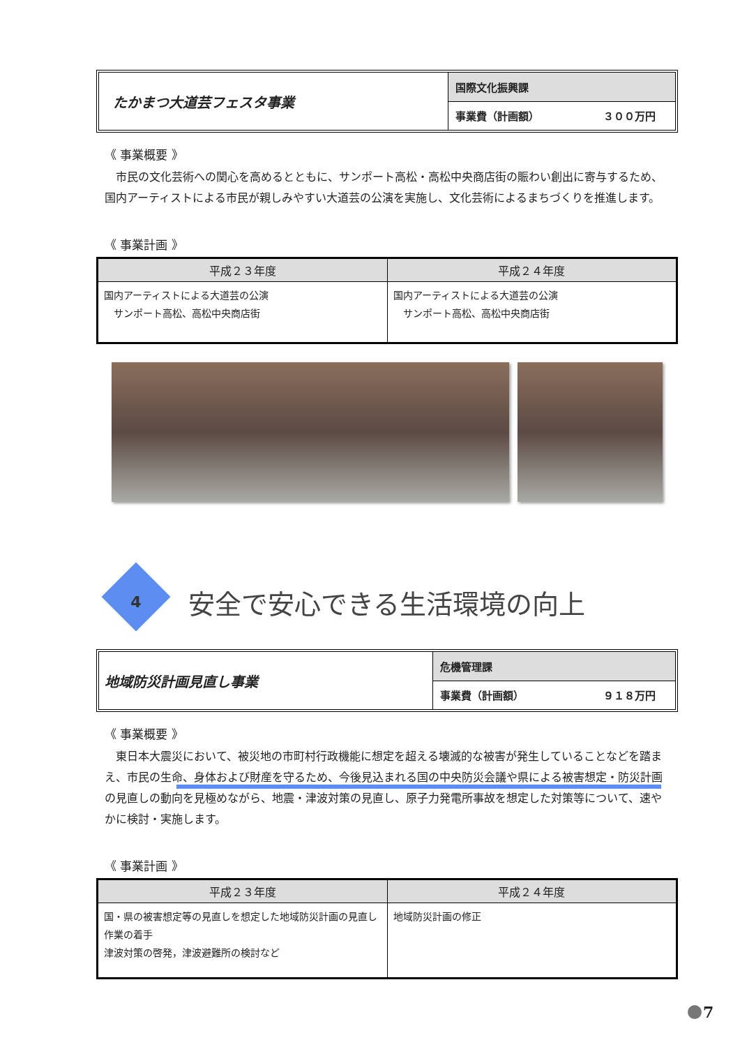たかまつ大道芸フェスタ事業
国際文化振興課
事業費（計画額） ３００万円
《 事業概要 》
市民の文化芸術への関心を高めるとともに、サンポート高松・高松中央商店街の賑わい創出に寄与するため、国内アーティストによる市民が親しみやすい大道芸の公演を実施し、文化芸術によるまちづくりを推進します。
《 事業計画 》
| 平成２３年度 | 平成２４年度 |
| --- | --- |
| 国内アーティストによる大道芸の公演 サンポート高松、高松中央商店街 | 国内アーティストによる大道芸の公演 サンポート高松、高松中央商店街 |
4 安全で安心できる生活環境の向上
地域防災計画見直し事業
危機管理課
事業費（計画額） ９１８万円
《 事業概要 》
東日本大震災において、被災地の市町村行政機能に想定を超える壊滅的な被害が発生していることなどを踏まえ、市民の生命、身体および財産を守るため、今後見込まれる国の中央防災会議や県による被害想定・防災計画の見直しの動向を見極めながら、地震・津波対策の見直し、原子力発電所事故を想定した対策等について、速やかに検討・実施します。
《 事業計画 》
| 平成２３年度 | 平成２４年度 |
| --- | --- |
| 国・県の被害想定等の見直しを想定した地域防災計画の見直し作業の着手 津波対策の啓発，津波避難所の検討など | 地域防災計画の修正 |
7